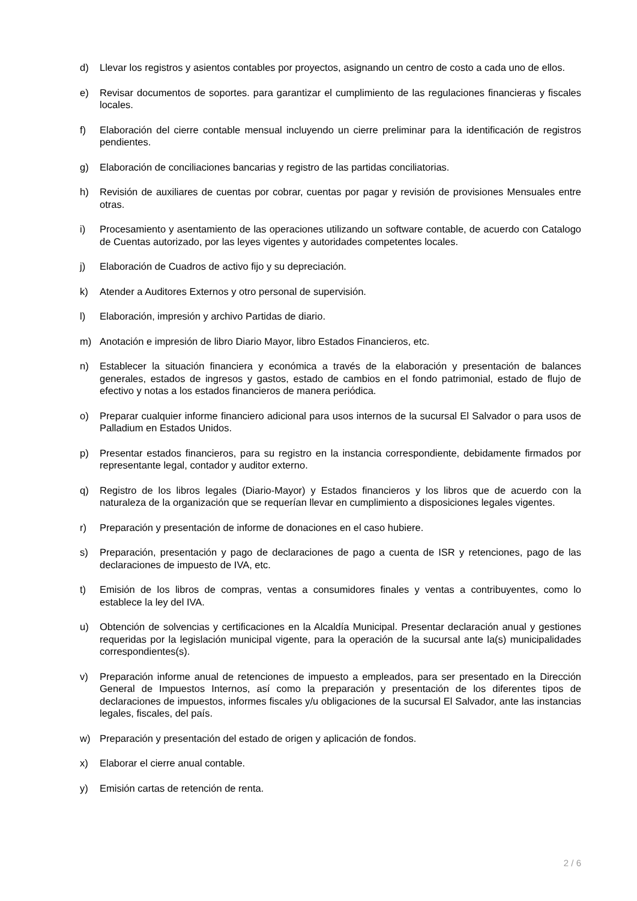d) Llevar los registros y asientos contables por proyectos, asignando un centro de costo a cada uno de ellos.
e) Revisar documentos de soportes. para garantizar el cumplimiento de las regulaciones financieras y fiscales locales.
f) Elaboración del cierre contable mensual incluyendo un cierre preliminar para la identificación de registros pendientes.
g) Elaboración de conciliaciones bancarias y registro de las partidas conciliatorias.
h) Revisión de auxiliares de cuentas por cobrar, cuentas por pagar y revisión de provisiones Mensuales entre otras.
i) Procesamiento y asentamiento de las operaciones utilizando un software contable, de acuerdo con Catalogo de Cuentas autorizado, por las leyes vigentes y autoridades competentes locales.
j) Elaboración de Cuadros de activo fijo y su depreciación.
k) Atender a Auditores Externos y otro personal de supervisión.
l) Elaboración, impresión y archivo Partidas de diario.
m) Anotación e impresión de libro Diario Mayor, libro Estados Financieros, etc.
n) Establecer la situación financiera y económica a través de la elaboración y presentación de balances generales, estados de ingresos y gastos, estado de cambios en el fondo patrimonial, estado de flujo de efectivo y notas a los estados financieros de manera periódica.
o) Preparar cualquier informe financiero adicional para usos internos de la sucursal El Salvador o para usos de Palladium en Estados Unidos.
p) Presentar estados financieros, para su registro en la instancia correspondiente, debidamente firmados por representante legal, contador y auditor externo.
q) Registro de los libros legales (Diario-Mayor) y Estados financieros y los libros que de acuerdo con la naturaleza de la organización que se requerían llevar en cumplimiento a disposiciones legales vigentes.
r) Preparación y presentación de informe de donaciones en el caso hubiere.
s) Preparación, presentación y pago de declaraciones de pago a cuenta de ISR y retenciones, pago de las declaraciones de impuesto de IVA, etc.
t) Emisión de los libros de compras, ventas a consumidores finales y ventas a contribuyentes, como lo establece la ley del IVA.
u) Obtención de solvencias y certificaciones en la Alcaldía Municipal. Presentar declaración anual y gestiones requeridas por la legislación municipal vigente, para la operación de la sucursal ante la(s) municipalidades correspondientes(s).
v) Preparación informe anual de retenciones de impuesto a empleados, para ser presentado en la Dirección General de Impuestos Internos, así como la preparación y presentación de los diferentes tipos de declaraciones de impuestos, informes fiscales y/u obligaciones de la sucursal El Salvador, ante las instancias legales, fiscales, del país.
w) Preparación y presentación del estado de origen y aplicación de fondos.
x) Elaborar el cierre anual contable.
y) Emisión cartas de retención de renta.
2 / 6